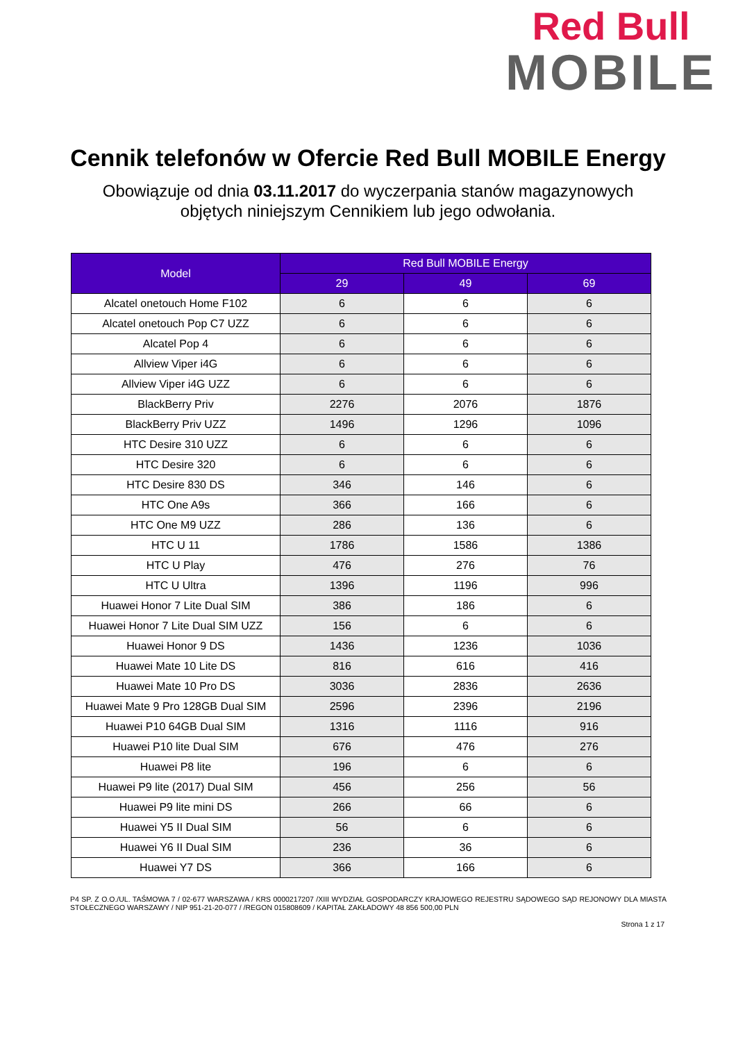Red Bull
MOBILE
Cennik telefonów w Ofercie Red Bull MOBILE Energy
Obowiązuje od dnia 03.11.2017 do wyczerpania stanów magazynowych
objętych niniejszym Cennikiem lub jego odwołania.
| Model | Red Bull MOBILE Energy | | |
| --- | --- | --- | --- |
| | 29 | 49 | 69 |
| Alcatel onetouch Home F102 | 6 | 6 | 6 |
| Alcatel onetouch Pop C7 UZZ | 6 | 6 | 6 |
| Alcatel Pop 4 | 6 | 6 | 6 |
| Allview Viper i4G | 6 | 6 | 6 |
| Allview Viper i4G UZZ | 6 | 6 | 6 |
| BlackBerry Priv | 2276 | 2076 | 1876 |
| BlackBerry Priv UZZ | 1496 | 1296 | 1096 |
| HTC Desire 310 UZZ | 6 | 6 | 6 |
| HTC Desire 320 | 6 | 6 | 6 |
| HTC Desire 830 DS | 346 | 146 | 6 |
| HTC One A9s | 366 | 166 | 6 |
| HTC One M9 UZZ | 286 | 136 | 6 |
| HTC U 11 | 1786 | 1586 | 1386 |
| HTC U Play | 476 | 276 | 76 |
| HTC U Ultra | 1396 | 1196 | 996 |
| Huawei Honor 7 Lite Dual SIM | 386 | 186 | 6 |
| Huawei Honor 7 Lite Dual SIM UZZ | 156 | 6 | 6 |
| Huawei Honor 9 DS | 1436 | 1236 | 1036 |
| Huawei Mate 10 Lite DS | 816 | 616 | 416 |
| Huawei Mate 10 Pro DS | 3036 | 2836 | 2636 |
| Huawei Mate 9 Pro 128GB Dual SIM | 2596 | 2396 | 2196 |
| Huawei P10 64GB Dual SIM | 1316 | 1116 | 916 |
| Huawei P10 lite Dual SIM | 676 | 476 | 276 |
| Huawei P8 lite | 196 | 6 | 6 |
| Huawei P9 lite (2017) Dual SIM | 456 | 256 | 56 |
| Huawei P9 lite mini DS | 266 | 66 | 6 |
| Huawei Y5 II Dual SIM | 56 | 6 | 6 |
| Huawei Y6 II Dual SIM | 236 | 36 | 6 |
| Huawei Y7 DS | 366 | 166 | 6 |
P4 SP. Z O.O./UL. TAŚMOWA 7 / 02-677 WARSZAWA / KRS 0000217207 /XIII WYDZIAŁ GOSPODARCZY KRAJOWEGO REJESTRU SĄDOWEGO SĄD REJONOWY DLA MIASTA STOŁECZNEGO WARSZAWY / NIP 951-21-20-077 / /REGON 015808609 / KAPITAŁ ZAKŁADOWY 48 856 500,00 PLN
Strona 1 z 17